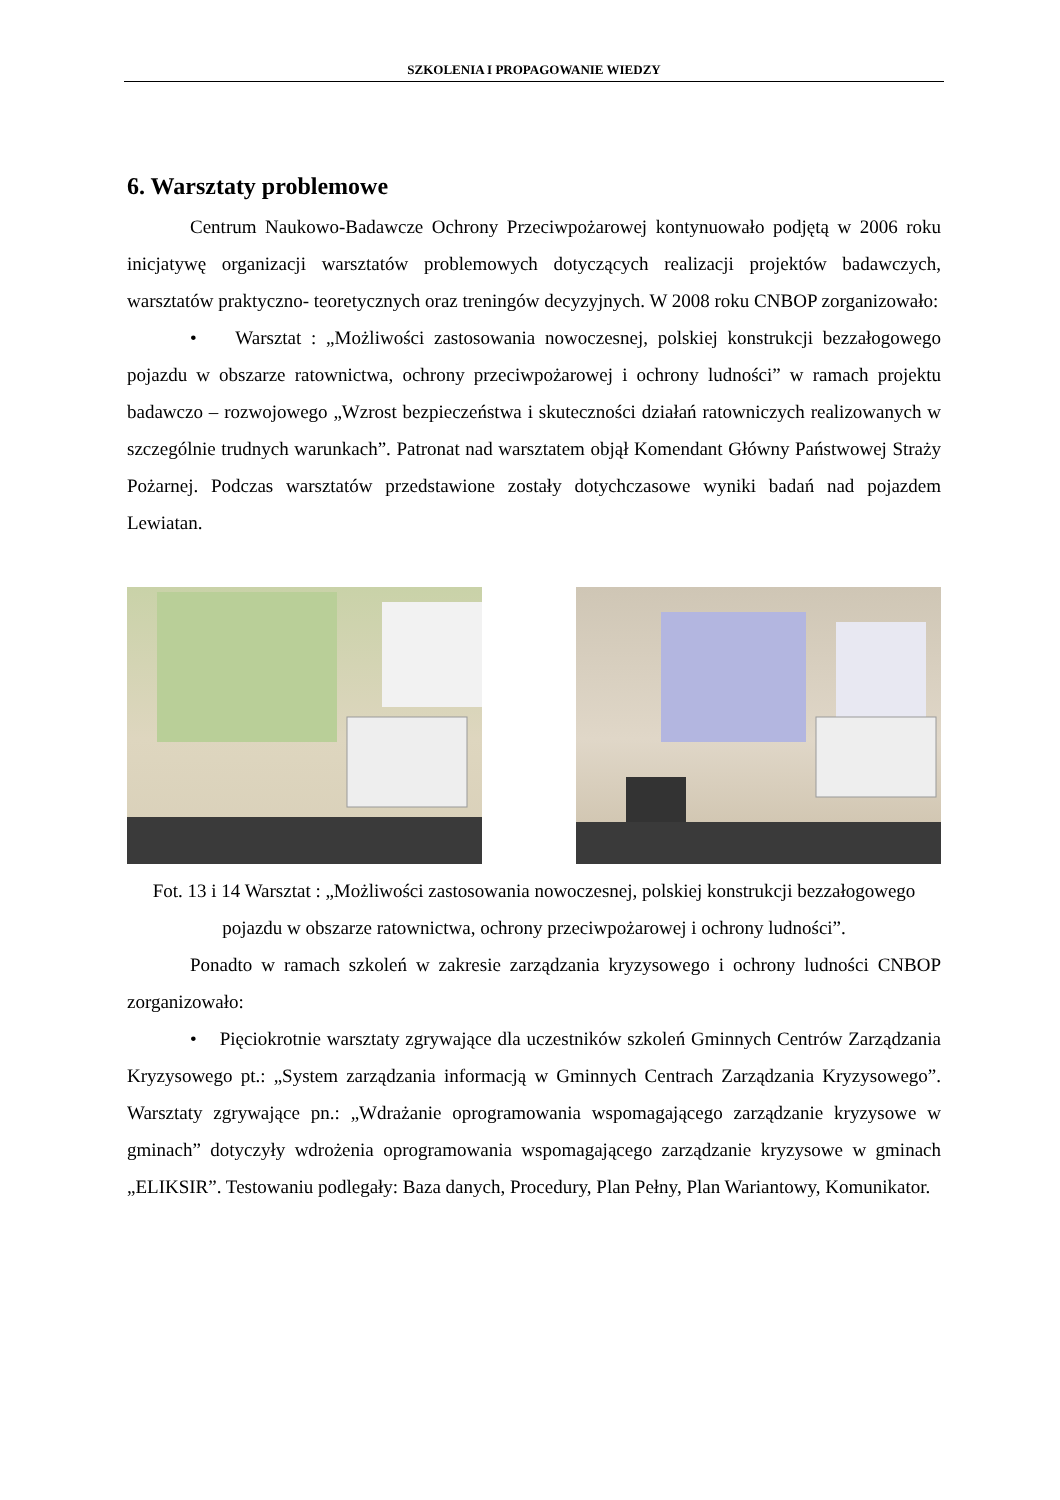SZKOLENIA I PROPAGOWANIE WIEDZY
6. Warsztaty problemowe
Centrum Naukowo-Badawcze Ochrony Przeciwpożarowej kontynuowało podjętą w 2006 roku inicjatywę organizacji warsztatów problemowych dotyczących realizacji projektów badawczych, warsztatów praktyczno- teoretycznych oraz treningów decyzyjnych. W 2008 roku CNBOP zorganizowało:
• Warsztat : „Możliwości zastosowania nowoczesnej, polskiej konstrukcji bezzałogowego pojazdu w obszarze ratownictwa, ochrony przeciwpożarowej i ochrony ludności” w ramach projektu badawczo – rozwojowego „Wzrost bezpieczeństwa i skuteczności działań ratowniczych realizowanych w szczególnie trudnych warunkach”. Patronat nad warsztatem objął Komendant Główny Państwowej Straży Pożarnej. Podczas warsztatów przedstawione zostały dotychczasowe wyniki badań nad pojazdem Lewiatan.
Fot. 13 i 14 Warsztat : „Możliwości zastosowania nowoczesnej, polskiej konstrukcji bezzałogowego pojazdu w obszarze ratownictwa, ochrony przeciwpożarowej i ochrony ludności”.
Ponadto w ramach szkoleń w zakresie zarządzania kryzysowego i ochrony ludności CNBOP zorganizowało:
• Pięciokrotnie warsztaty zgrywające dla uczestników szkoleń Gminnych Centrów Zarządzania Kryzysowego pt.: „System zarządzania informacją w Gminnych Centrach Zarządzania Kryzysowego”. Warsztaty zgrywające pn.: „Wdrażanie oprogramowania wspomagającego zarządzanie kryzysowe w gminach” dotyczyły wdrożenia oprogramowania wspomagającego zarządzanie kryzysowe w gminach „ELIKSIR”. Testowaniu podlegały: Baza danych, Procedury, Plan Pełny, Plan Wariantowy, Komunikator.